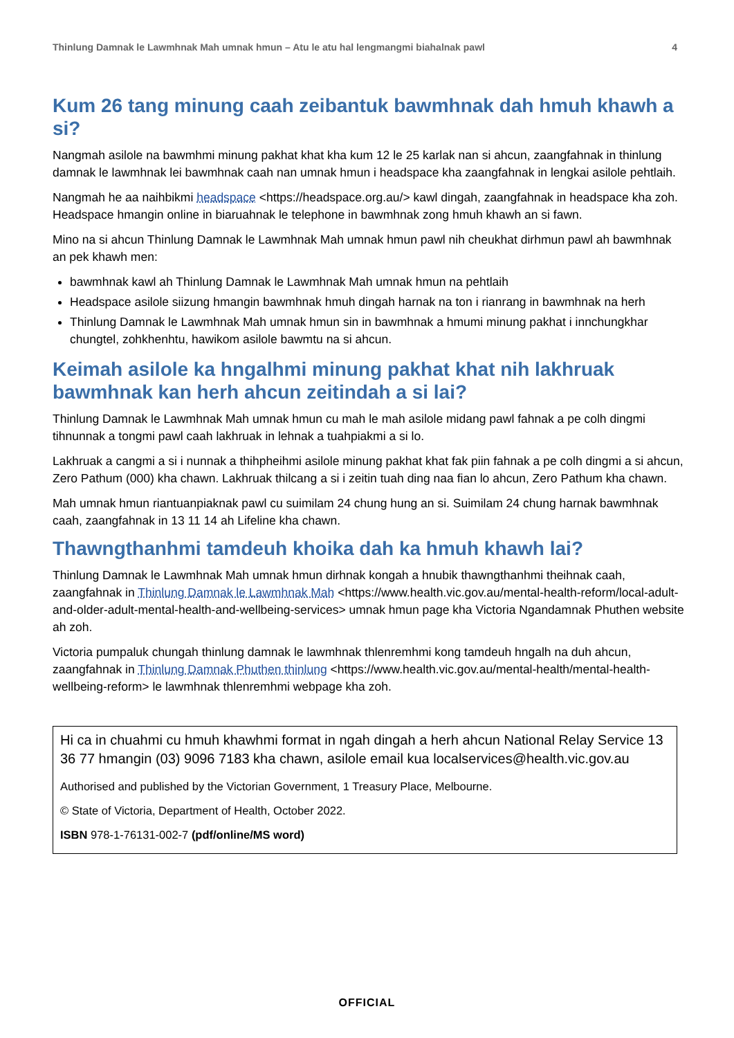Thinlung Damnak le Lawmhnak Mah umnak hmun – Atu le atu hal lengmangmi biahalnak pawl 4
Kum 26 tang minung caah zeibantuk bawmhnak dah hmuh khawh a si?
Nangmah asilole na bawmhmi minung pakhat khat kha kum 12 le 25 karlak nan si ahcun, zaangfahnak in thinlung damnak le lawmhnak lei bawmhnak caah nan umnak hmun i headspace kha zaangfahnak in lengkai asilole pehtlaih.
Nangmah he aa naihbikmi headspace <https://headspace.org.au/> kawl dingah, zaangfahnak in headspace kha zoh. Headspace hmangin online in biaruahnak le telephone in bawmhnak zong hmuh khawh an si fawn.
Mino na si ahcun Thinlung Damnak le Lawmhnak Mah umnak hmun pawl nih cheukhat dirhmun pawl ah bawmhnak an pek khawh men:
bawmhnak kawl ah Thinlung Damnak le Lawmhnak Mah umnak hmun na pehtlaih
Headspace asilole siizung hmangin bawmhnak hmuh dingah harnak na ton i rianrang in bawmhnak na herh
Thinlung Damnak le Lawmhnak Mah umnak hmun sin in bawmhnak a hmumi minung pakhat i innchungkhar chungtel, zohkhenhtu, hawikom asilole bawmtu na si ahcun.
Keimah asilole ka hngalhmi minung pakhat khat nih lakhruak bawmhnak kan herh ahcun zeitindah a si lai?
Thinlung Damnak le Lawmhnak Mah umnak hmun cu mah le mah asilole midang pawl fahnak a pe colh dingmi tihnunnak a tongmi pawl caah lakhruak in lehnak a tuahpiakmi a si lo.
Lakhruak a cangmi a si i nunnak a thihpheihmi asilole minung pakhat khat fak piin fahnak a pe colh dingmi a si ahcun, Zero Pathum (000) kha chawn. Lakhruak thilcang a si i zeitin tuah ding naa fian lo ahcun, Zero Pathum kha chawn.
Mah umnak hmun riantuanpiaknak pawl cu suimilam 24 chung hung an si. Suimilam 24 chung harnak bawmhnak caah, zaangfahnak in 13 11 14 ah Lifeline kha chawn.
Thawngthanhmi tamdeuh khoika dah ka hmuh khawh lai?
Thinlung Damnak le Lawmhnak Mah umnak hmun dirhnak kongah a hnubik thawngthanhmi theihnak caah, zaangfahnak in Thinlung Damnak le Lawmhnak Mah <https://www.health.vic.gov.au/mental-health-reform/local-adult-and-older-adult-mental-health-and-wellbeing-services> umnak hmun page kha Victoria Ngandamnak Phuthen website ah zoh.
Victoria pumpaluk chungah thinlung damnak le lawmhnak thlenremhmi kong tamdeuh hngalh na duh ahcun, zaangfahnak in Thinlung Damnak Phuthen thinlung <https://www.health.vic.gov.au/mental-health/mental-health-wellbeing-reform> le lawmhnak thlenremhmi webpage kha zoh.
Hi ca in chuahmi cu hmuh khawhmi format in ngah dingah a herh ahcun National Relay Service 13 36 77 hmangin (03) 9096 7183 kha chawn, asilole email kua localservices@health.vic.gov.au
Authorised and published by the Victorian Government, 1 Treasury Place, Melbourne.
© State of Victoria, Department of Health, October 2022.
ISBN 978-1-76131-002-7 (pdf/online/MS word)
OFFICIAL